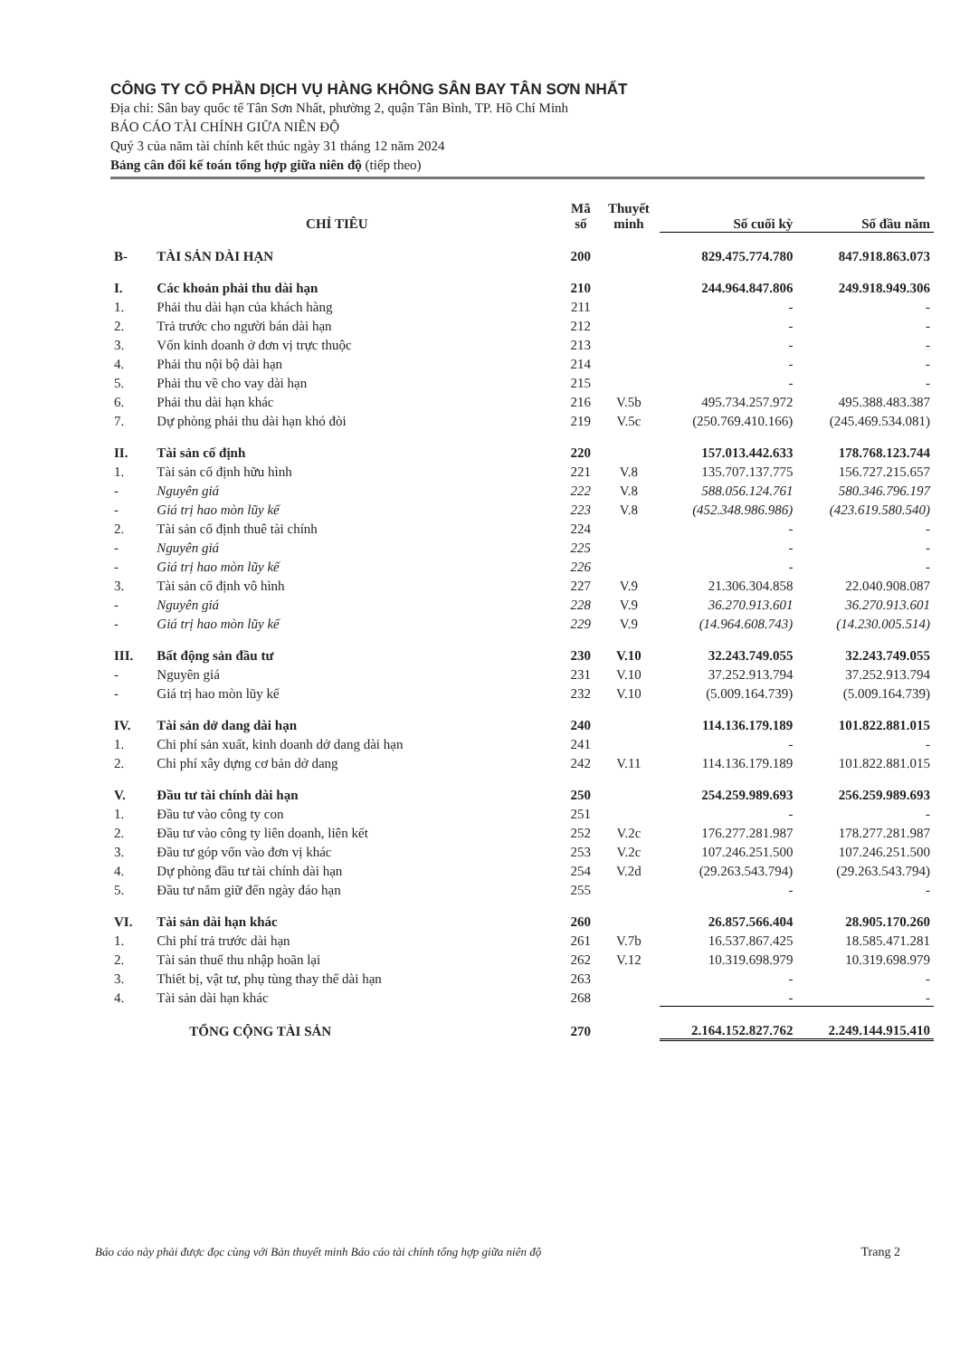CÔNG TY CỔ PHẦN DỊCH VỤ HÀNG KHÔNG SÂN BAY TÂN SƠN NHẤT
Địa chỉ: Sân bay quốc tế Tân Sơn Nhất, phường 2, quận Tân Bình, TP. Hồ Chí Minh
BÁO CÁO TÀI CHÍNH GIỮA NIÊN ĐỘ
Quý 3 của năm tài chính kết thúc ngày 31 tháng 12 năm 2024
Bảng cân đối kế toán tổng hợp giữa niên độ (tiếp theo)
| CHỈ TIÊU | | Mã số | Thuyết minh | Số cuối kỳ | Số đầu năm |
| --- | --- | --- | --- | --- | --- |
| B- | TÀI SẢN DÀI HẠN | 200 | | 829.475.774.780 | 847.918.863.073 |
| I. | Các khoản phải thu dài hạn | 210 | | 244.964.847.806 | 249.918.949.306 |
| 1. | Phải thu dài hạn của khách hàng | 211 | | - | - |
| 2. | Trả trước cho người bán dài hạn | 212 | | - | - |
| 3. | Vốn kinh doanh ở đơn vị trực thuộc | 213 | | - | - |
| 4. | Phải thu nội bộ dài hạn | 214 | | - | - |
| 5. | Phải thu về cho vay dài hạn | 215 | | - | - |
| 6. | Phải thu dài hạn khác | 216 | V.5b | 495.734.257.972 | 495.388.483.387 |
| 7. | Dự phòng phải thu dài hạn khó đòi | 219 | V.5c | (250.769.410.166) | (245.469.534.081) |
| II. | Tài sản cố định | 220 | | 157.013.442.633 | 178.768.123.744 |
| 1. | Tài sản cố định hữu hình | 221 | V.8 | 135.707.137.775 | 156.727.215.657 |
| - | Nguyên giá | 222 | V.8 | 588.056.124.761 | 580.346.796.197 |
| - | Giá trị hao mòn lũy kế | 223 | V.8 | (452.348.986.986) | (423.619.580.540) |
| 2. | Tài sản cố định thuê tài chính | 224 | | - | - |
| - | Nguyên giá | 225 | | - | - |
| - | Giá trị hao mòn lũy kế | 226 | | - | - |
| 3. | Tài sản cố định vô hình | 227 | V.9 | 21.306.304.858 | 22.040.908.087 |
| - | Nguyên giá | 228 | V.9 | 36.270.913.601 | 36.270.913.601 |
| - | Giá trị hao mòn lũy kế | 229 | V.9 | (14.964.608.743) | (14.230.005.514) |
| III. | Bất động sản đầu tư | 230 | V.10 | 32.243.749.055 | 32.243.749.055 |
| - | Nguyên giá | 231 | V.10 | 37.252.913.794 | 37.252.913.794 |
| - | Giá trị hao mòn lũy kế | 232 | V.10 | (5.009.164.739) | (5.009.164.739) |
| IV. | Tài sản dở dang dài hạn | 240 | | 114.136.179.189 | 101.822.881.015 |
| 1. | Chi phí sản xuất, kinh doanh dở dang dài hạn | 241 | | - | - |
| 2. | Chi phí xây dựng cơ bản dở dang | 242 | V.11 | 114.136.179.189 | 101.822.881.015 |
| V. | Đầu tư tài chính dài hạn | 250 | | 254.259.989.693 | 256.259.989.693 |
| 1. | Đầu tư vào công ty con | 251 | | - | - |
| 2. | Đầu tư vào công ty liên doanh, liên kết | 252 | V.2c | 176.277.281.987 | 178.277.281.987 |
| 3. | Đầu tư góp vốn vào đơn vị khác | 253 | V.2c | 107.246.251.500 | 107.246.251.500 |
| 4. | Dự phòng đầu tư tài chính dài hạn | 254 | V.2d | (29.263.543.794) | (29.263.543.794) |
| 5. | Đầu tư nắm giữ đến ngày đáo hạn | 255 | | - | - |
| VI. | Tài sản dài hạn khác | 260 | | 26.857.566.404 | 28.905.170.260 |
| 1. | Chi phí trả trước dài hạn | 261 | V.7b | 16.537.867.425 | 18.585.471.281 |
| 2. | Tài sản thuế thu nhập hoãn lại | 262 | V.12 | 10.319.698.979 | 10.319.698.979 |
| 3. | Thiết bị, vật tư, phụ tùng thay thế dài hạn | 263 | | - | - |
| 4. | Tài sản dài hạn khác | 268 | | - | - |
| | TỔNG CỘNG TÀI SẢN | 270 | | 2.164.152.827.762 | 2.249.144.915.410 |
Báo cáo này phải được đọc cùng với Bản thuyết minh Báo cáo tài chính tổng hợp giữa niên độ Trang 2